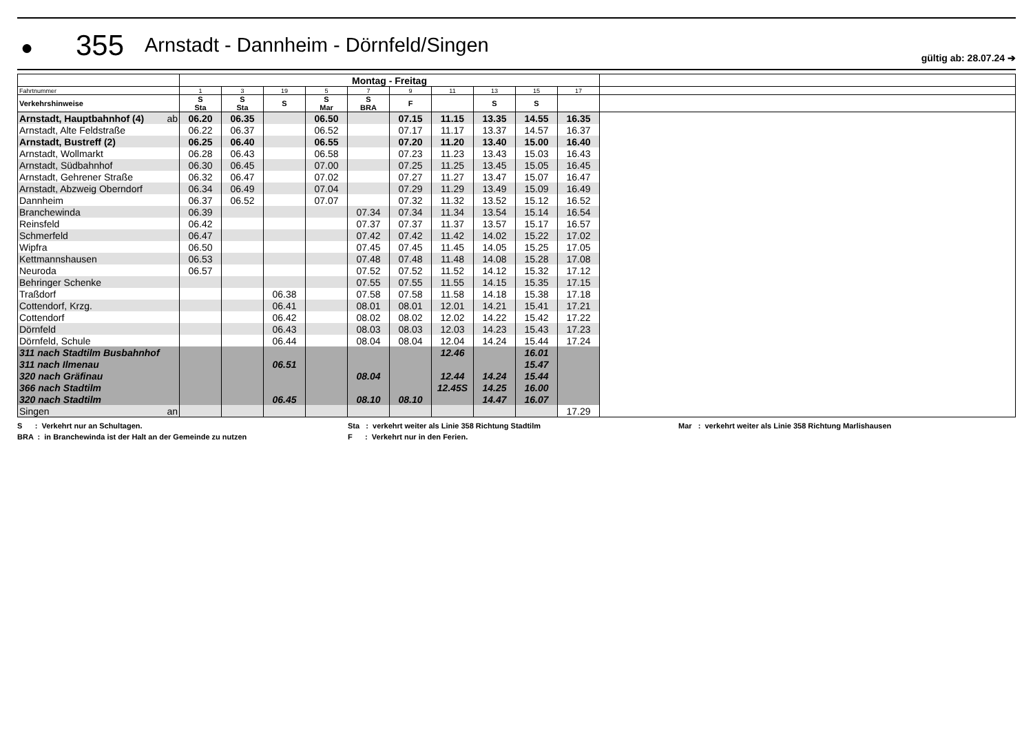●
355
Arnstadt - Dannheim - Dörnfeld/Singen
gültig ab: 28.07.24 ➔
| | Montag - Freitag | | | | | | | | | | |
| Fahrtnummer | 1 | 3 | 19 | 5 | 7 | 9 | 11 | 13 | 15 | 17 | |
| Verkehrshinweise | S Sta | S Sta | S | S Mar | S BRA | F | | S | S | | |
| Arnstadt, Hauptbahnhof (4) ab | 06.20 | 06.35 | | 06.50 | | 07.15 | 11.15 | 13.35 | 14.55 | 16.35 | |
| Arnstadt, Alte Feldstraße | 06.22 | 06.37 | | 06.52 | | 07.17 | 11.17 | 13.37 | 14.57 | 16.37 | |
| Arnstadt, Bustreff (2) | 06.25 | 06.40 | | 06.55 | | 07.20 | 11.20 | 13.40 | 15.00 | 16.40 | |
| Arnstadt, Wollmarkt | 06.28 | 06.43 | | 06.58 | | 07.23 | 11.23 | 13.43 | 15.03 | 16.43 | |
| Arnstadt, Südbahnhof | 06.30 | 06.45 | | 07.00 | | 07.25 | 11.25 | 13.45 | 15.05 | 16.45 | |
| Arnstadt, Gehrener Straße | 06.32 | 06.47 | | 07.02 | | 07.27 | 11.27 | 13.47 | 15.07 | 16.47 | |
| Arnstadt, Abzweig Oberndorf | 06.34 | 06.49 | | 07.04 | | 07.29 | 11.29 | 13.49 | 15.09 | 16.49 | |
| Dannheim | 06.37 | 06.52 | | 07.07 | | 07.32 | 11.32 | 13.52 | 15.12 | 16.52 | |
| Branchewinda | 06.39 | | | | 07.34 | 07.34 | 11.34 | 13.54 | 15.14 | 16.54 | |
| Reinsfeld | 06.42 | | | | 07.37 | 07.37 | 11.37 | 13.57 | 15.17 | 16.57 | |
| Schmerfeld | 06.47 | | | | 07.42 | 07.42 | 11.42 | 14.02 | 15.22 | 17.02 | |
| Wipfra | 06.50 | | | | 07.45 | 07.45 | 11.45 | 14.05 | 15.25 | 17.05 | |
| Kettmannshausen | 06.53 | | | | 07.48 | 07.48 | 11.48 | 14.08 | 15.28 | 17.08 | |
| Neuroda | 06.57 | | | | 07.52 | 07.52 | 11.52 | 14.12 | 15.32 | 17.12 | |
| Behringer Schenke | | | | | 07.55 | 07.55 | 11.55 | 14.15 | 15.35 | 17.15 | |
| Traßdorf | | | 06.38 | | 07.58 | 07.58 | 11.58 | 14.18 | 15.38 | 17.18 | |
| Cottendorf, Krzg. | | | 06.41 | | 08.01 | 08.01 | 12.01 | 14.21 | 15.41 | 17.21 | |
| Cottendorf | | | 06.42 | | 08.02 | 08.02 | 12.02 | 14.22 | 15.42 | 17.22 | |
| Dörnfeld | | | 06.43 | | 08.03 | 08.03 | 12.03 | 14.23 | 15.43 | 17.23 | |
| Dörnfeld, Schule | | | 06.44 | | 08.04 | 08.04 | 12.04 | 14.24 | 15.44 | 17.24 | |
| 311 nach Stadtilm Busbahnhof | | | | | | | 12.46 | | 16.01 | | |
| 311 nach Ilmenau | | | 06.51 | | | | | | 15.47 | | |
| 320 nach Gräfinau | | | | | 08.04 | | 12.44 | 14.24 | 15.44 | | |
| 366 nach Stadtilm | | | | | | | 12.45S | 14.25 | 16.00 | | |
| 320 nach Stadtilm | | | 06.45 | | 08.10 | 08.10 | | 14.47 | 16.07 | | |
| Singen an | | | | | | | | | | 17.29 | |
S : Verkehrt nur an Schultagen.
Sta : verkehrt weiter als Linie 358 Richtung Stadtilm
Mar : verkehrt weiter als Linie 358 Richtung Marlishausen
BRA : in Branchewinda ist der Halt an der Gemeinde zu nutzen
F : Verkehrt nur in den Ferien.